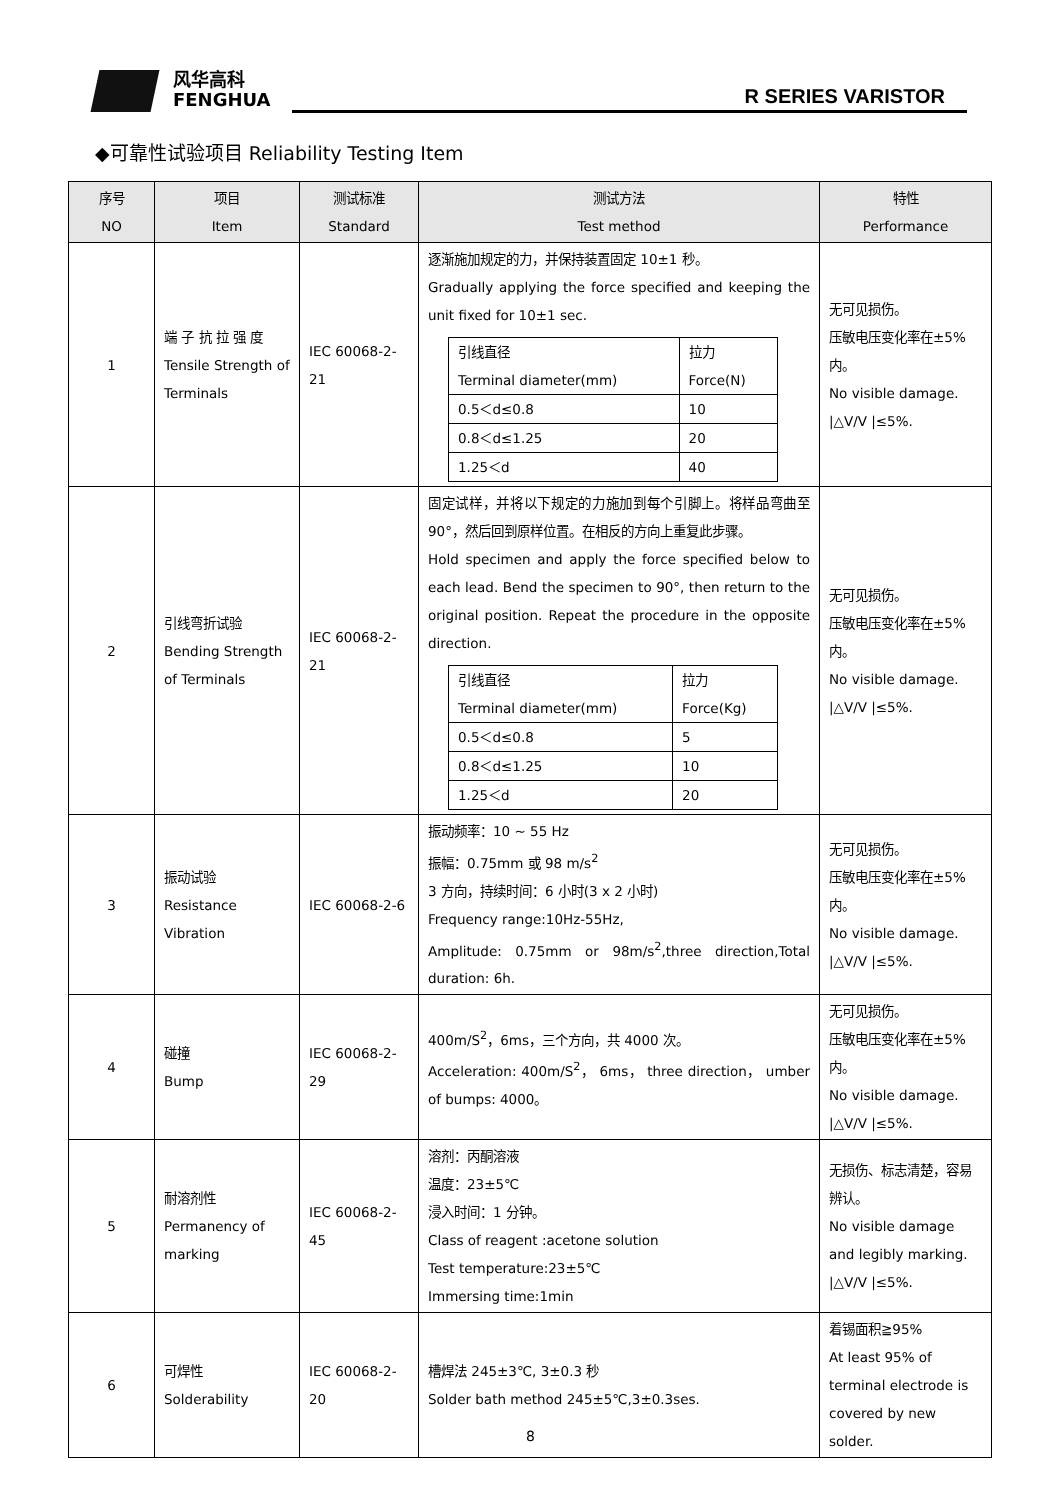风华高科
FENGHUA
R SERIES VARISTOR
◆可靠性试验项目 Reliability Testing Item
| 序号 NO | 项目 Item | 测试标准 Standard | 测试方法 Test method | 特性 Performance |
| --- | --- | --- | --- | --- |
| 1 | 端 子 抗 拉 强 度 Tensile Strength of Terminals | IEC 60068-2-21 | 逐渐施加规定的力，并保持装置固定 10±1 秒。 Gradually applying the force specified and keeping the unit fixed for 10±1 sec. / 引线直径 Terminal diameter(mm) / 拉力 Force(N) / / 0.5＜d≤0.8 / 10 / / 0.8＜d≤1.25 / 20 / / 1.25＜d / 40 / | 无可见损伤。 压敏电压变化率在±5%内。 No visible damage. /△V/V /≤5%. |
| 2 | 引线弯折试验 Bending Strength of Terminals | IEC 60068-2-21 | 固定试样，并将以下规定的力施加到每个引脚上。将样品弯曲至 90°，然后回到原样位置。在相反的方向上重复此步骤。 Hold specimen and apply the force specified below to each lead. Bend the specimen to 90°, then return to the original position. Repeat the procedure in the opposite direction. / 引线直径 Terminal diameter(mm) / 拉力 Force(Kg) / / 0.5＜d≤0.8 / 5 / / 0.8＜d≤1.25 / 10 / / 1.25＜d / 20 / | 无可见损伤。 压敏电压变化率在±5%内。 No visible damage. /△V/V /≤5%. |
| 3 | 振动试验 Resistance Vibration | IEC 60068-2-6 | 振动频率：10 ~ 55 Hz 振幅：0.75mm 或 98 m/s<sup>2</sup> 3 方向，持续时间：6 小时(3 x 2 小时) Frequency range:10Hz-55Hz, Amplitude: 0.75mm or 98m/s<sup>2</sup>,three direction,Total duration: 6h. | 无可见损伤。 压敏电压变化率在±5%内。 No visible damage. /△V/V /≤5%. |
| 4 | 碰撞 Bump | IEC 60068-2-29 | 400m/S<sup>2</sup>，6ms，三个方向，共 4000 次。 Acceleration: 400m/S<sup>2</sup>， 6ms， three direction， umber of bumps: 4000。 | 无可见损伤。 压敏电压变化率在±5%内。 No visible damage. /△V/V /≤5%. |
| 5 | 耐溶剂性 Permanency of marking | IEC 60068-2-45 | 溶剂：丙酮溶液 温度：23±5℃ 浸入时间：1 分钟。 Class of reagent :acetone solution Test temperature:23±5℃ Immersing time:1min | 无损伤、标志清楚，容易辨认。 No visible damage and legibly marking. /△V/V /≤5%. |
| 6 | 可焊性 Solderability | IEC 60068-2-20 | 槽焊法 245±3℃, 3±0.3 秒 Solder bath method 245±5℃,3±0.3ses. | 着锡面积≧95% At least 95% of terminal electrode is covered by new solder. |
8